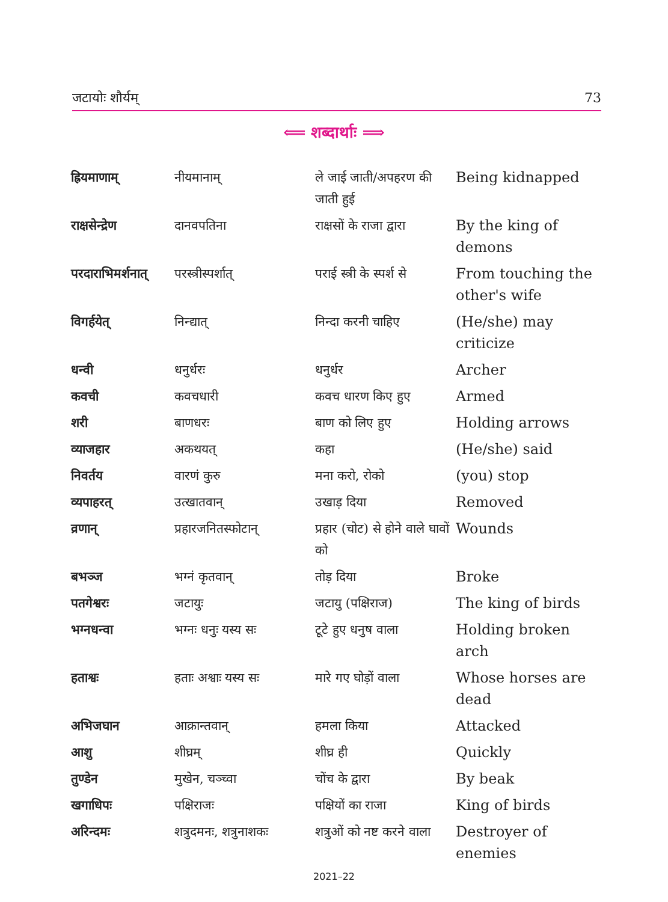जटायोः शौर्यम् 73
⟸ शब्दार्थाः ⟹
| ह्रियमाणाम् | नीयमानाम् | ले जाई जाती/अपहरण की जाती हुई | Being kidnapped |
| राक्षसेन्द्रेण | दानवपतिना | राक्षसों के राजा द्वारा | By the king of demons |
| परदाराभिमर्शनात् | परस्त्रीस्पर्शात् | पराई स्त्री के स्पर्श से | From touching the other's wife |
| विगर्हयेत् | निन्द्यात् | निन्दा करनी चाहिए | (He/she) may criticize |
| धन्वी | धनुर्धरः | धनुर्धर | Archer |
| कवची | कवचधारी | कवच धारण किए हुए | Armed |
| शरी | बाणधरः | बाण को लिए हुए | Holding arrows |
| व्याजहार | अकथयत् | कहा | (He/she) said |
| निवर्तय | वारणं कुरु | मना करो, रोको | (you) stop |
| व्यपाहरत् | उत्खातवान् | उखाड़ दिया | Removed |
| व्रणान् | प्रहारजनितस्फोटान् | प्रहार (चोट) से होने वाले घावों को | Wounds |
| बभञ्ज | भग्नं कृतवान् | तोड़ दिया | Broke |
| पतगेश्वरः | जटायुः | जटायु (पक्षिराज) | The king of birds |
| भग्नधन्वा | भग्नः धनुः यस्य सः | टूटे हुए धनुष वाला | Holding broken arch |
| हताश्वः | हताः अश्वाः यस्य सः | मारे गए घोड़ों वाला | Whose horses are dead |
| अभिजघान | आक्रान्तवान् | हमला किया | Attacked |
| आशु | शीघ्रम् | शीघ्र ही | Quickly |
| तुण्डेन | मुखेन, चञ्च्वा | चोंच के द्वारा | By beak |
| खगाधिपः | पक्षिराजः | पक्षियों का राजा | King of birds |
| अरिन्दमः | शत्रुदमनः, शत्रुनाशकः | शत्रुओं को नष्ट करने वाला | Destroyer of enemies |
2021–22